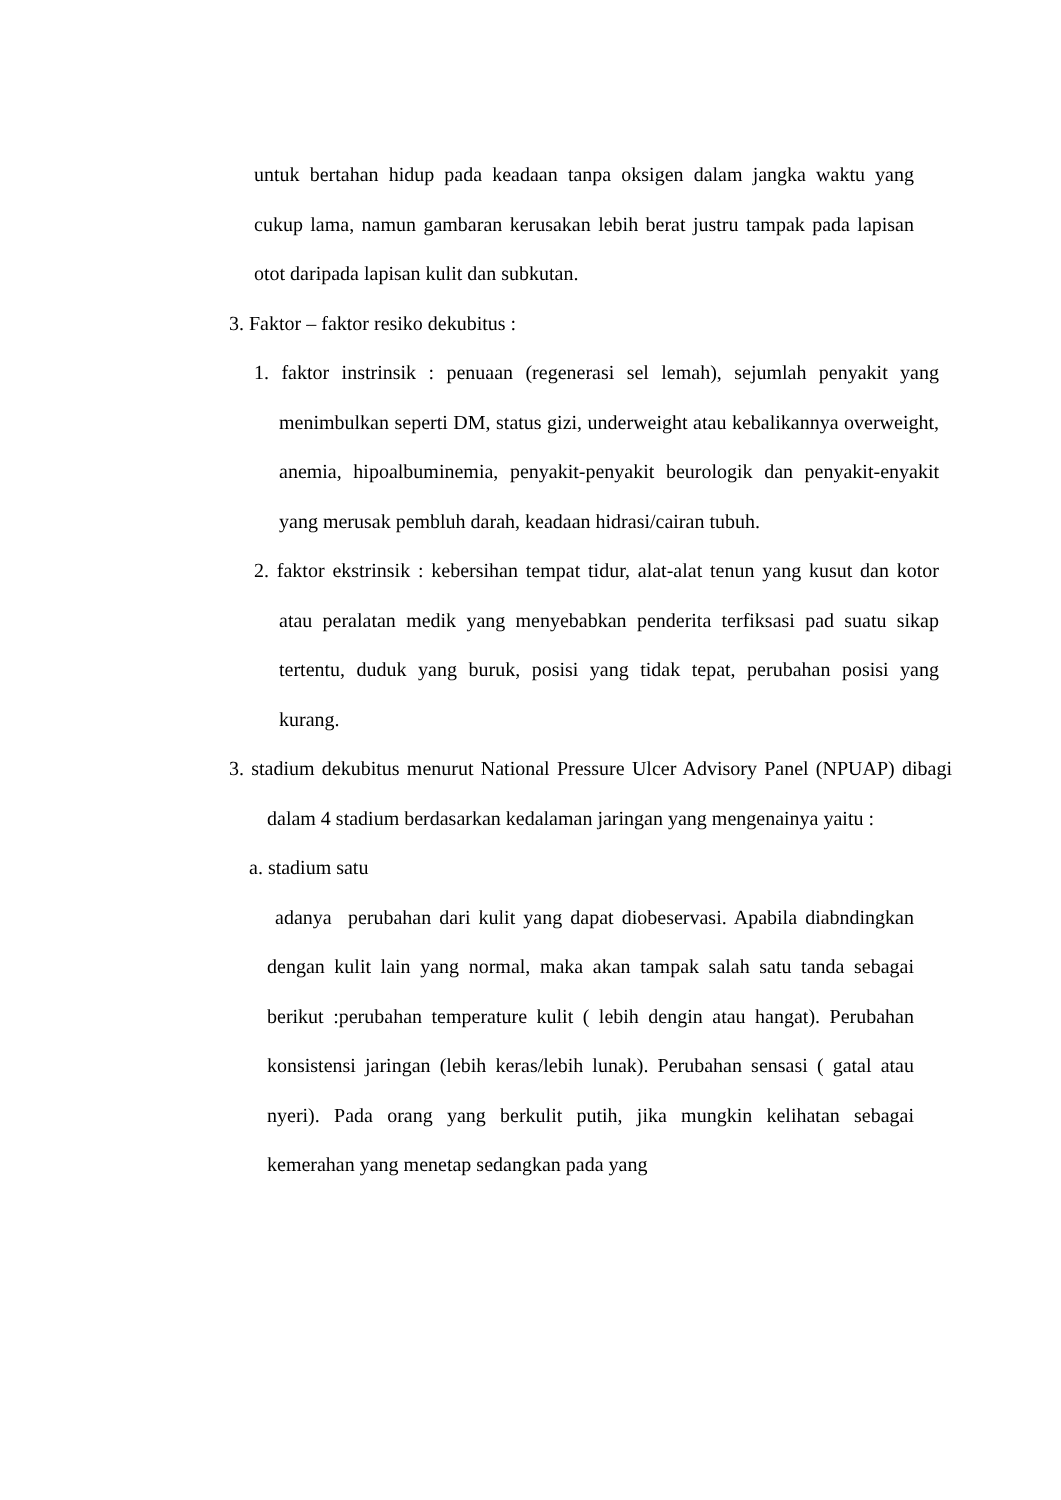untuk bertahan hidup pada keadaan tanpa oksigen dalam jangka waktu yang cukup lama, namun gambaran kerusakan lebih berat justru tampak pada lapisan otot daripada lapisan kulit dan subkutan.
3. Faktor – faktor resiko dekubitus :
1. faktor instrinsik : penuaan (regenerasi sel lemah), sejumlah penyakit yang menimbulkan seperti DM, status gizi, underweight atau kebalikannya overweight, anemia, hipoalbuminemia, penyakit-penyakit beurologik dan penyakit-enyakit yang merusak pembluh darah, keadaan hidrasi/cairan tubuh.
2. faktor ekstrinsik : kebersihan tempat tidur, alat-alat tenun yang kusut dan kotor atau peralatan medik yang menyebabkan penderita terfiksasi pad suatu sikap tertentu, duduk yang buruk, posisi yang tidak tepat, perubahan posisi yang kurang.
3. stadium dekubitus menurut National Pressure Ulcer Advisory Panel (NPUAP) dibagi dalam 4 stadium berdasarkan kedalaman jaringan yang mengenainya yaitu :
a. stadium satu
adanya perubahan dari kulit yang dapat diobeservasi. Apabila diabndingkan dengan kulit lain yang normal, maka akan tampak salah satu tanda sebagai berikut :perubahan temperature kulit ( lebih dengin atau hangat). Perubahan konsistensi jaringan (lebih keras/lebih lunak). Perubahan sensasi ( gatal atau nyeri). Pada orang yang berkulit putih, jika mungkin kelihatan sebagai kemerahan yang menetap sedangkan pada yang